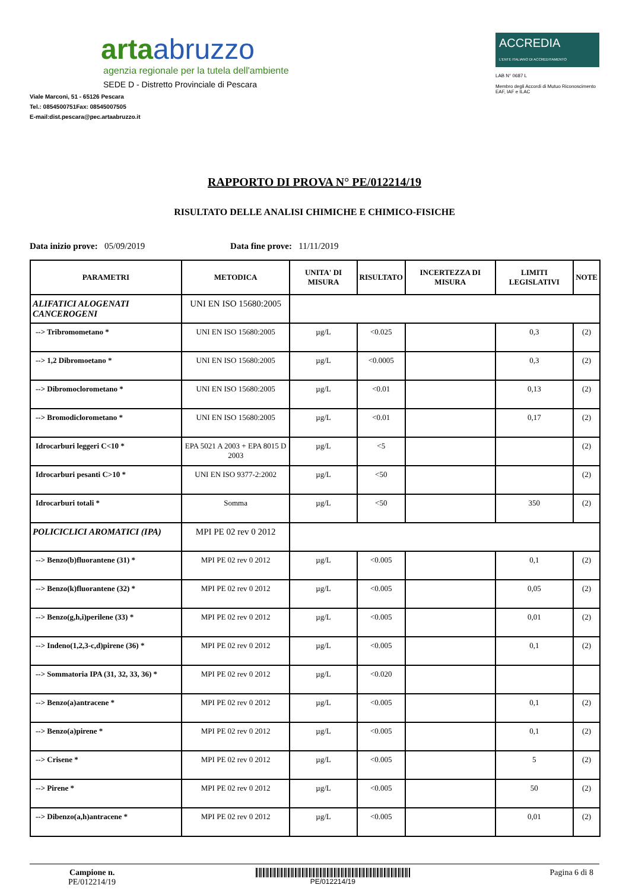artaabruzzo
agenzia regionale per la tutela dell'ambiente
SEDE D - Distretto Provinciale di Pescara
Viale Marconi, 51 - 65126 Pescara
Tel.: 0854500751Fax: 08545007505
E-mail:dist.pescara@pec.artaabruzzo.it
ACCREDIA
L'ENTE ITALIANO DI ACCREDITAMENTO
LAB N° 0687 L
Membro degli Accordi di Mutuo Riconoscimento EAF, IAF e ILAC
RAPPORTO DI PROVA N° PE/012214/19
RISULTATO DELLE ANALISI CHIMICHE E CHIMICO-FISICHE
Data inizio prove: 05/09/2019 Data fine prove: 11/11/2019
| PARAMETRI | METODICA | UNITA' DI MISURA | RISULTATO | INCERTEZZA DI MISURA | LIMITI LEGISLATIVI | NOTE |
| --- | --- | --- | --- | --- | --- | --- |
| ALIFATICI ALOGENATI CANCEROGENI | UNI EN ISO 15680:2005 | | | | | |
| --> Tribromometano * | UNI EN ISO 15680:2005 | µg/L | <0.025 | | 0,3 | (2) |
| --> 1,2 Dibromoetano * | UNI EN ISO 15680:2005 | µg/L | <0.0005 | | 0,3 | (2) |
| --> Dibromoclorometano * | UNI EN ISO 15680:2005 | µg/L | <0.01 | | 0,13 | (2) |
| --> Bromodiclorometano * | UNI EN ISO 15680:2005 | µg/L | <0.01 | | 0,17 | (2) |
| Idrocarburi leggeri C<10 * | EPA 5021 A 2003 + EPA 8015 D 2003 | µg/L | <5 | | | (2) |
| Idrocarburi pesanti C>10 * | UNI EN ISO 9377-2:2002 | µg/L | <50 | | | (2) |
| Idrocarburi totali * | Somma | µg/L | <50 | | 350 | (2) |
| POLICICLICI AROMATICI (IPA) | MPI PE 02 rev 0 2012 | | | | | |
| --> Benzo(b)fluorantene (31) * | MPI PE 02 rev 0 2012 | µg/L | <0.005 | | 0,1 | (2) |
| --> Benzo(k)fluorantene (32) * | MPI PE 02 rev 0 2012 | µg/L | <0.005 | | 0,05 | (2) |
| --> Benzo(g,h,i)perilene (33) * | MPI PE 02 rev 0 2012 | µg/L | <0.005 | | 0,01 | (2) |
| --> Indeno(1,2,3-c,d)pirene (36) * | MPI PE 02 rev 0 2012 | µg/L | <0.005 | | 0,1 | (2) |
| --> Sommatoria IPA (31, 32, 33, 36) * | MPI PE 02 rev 0 2012 | µg/L | <0.020 | | | |
| --> Benzo(a)antracene * | MPI PE 02 rev 0 2012 | µg/L | <0.005 | | 0,1 | (2) |
| --> Benzo(a)pirene * | MPI PE 02 rev 0 2012 | µg/L | <0.005 | | 0,1 | (2) |
| --> Crisene * | MPI PE 02 rev 0 2012 | µg/L | <0.005 | | 5 | (2) |
| --> Pirene * | MPI PE 02 rev 0 2012 | µg/L | <0.005 | | 50 | (2) |
| --> Dibenzo(a,h)antracene * | MPI PE 02 rev 0 2012 | µg/L | <0.005 | | 0,01 | (2) |
Campione n.
PE/012214/19
PE/012214/19
Pagina 6 di 8